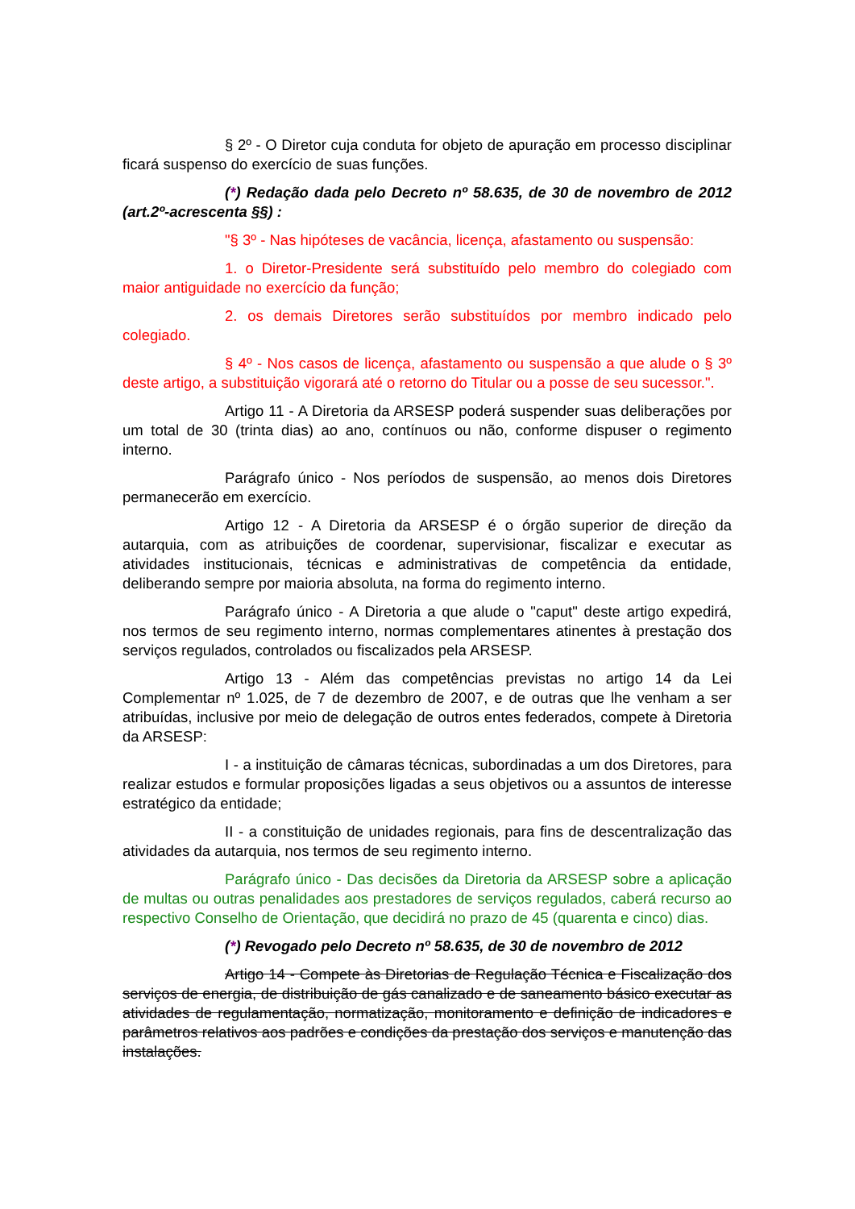§ 2º - O Diretor cuja conduta for objeto de apuração em processo disciplinar ficará suspenso do exercício de suas funções.
(*) Redação dada pelo Decreto nº 58.635, de 30 de novembro de 2012 (art.2º-acrescenta §§) :
"§ 3º - Nas hipóteses de vacância, licença, afastamento ou suspensão:
1. o Diretor-Presidente será substituído pelo membro do colegiado com maior antiguidade no exercício da função;
2. os demais Diretores serão substituídos por membro indicado pelo colegiado.
§ 4º - Nos casos de licença, afastamento ou suspensão a que alude o § 3º deste artigo, a substituição vigorará até o retorno do Titular ou a posse de seu sucessor.".
Artigo 11 - A Diretoria da ARSESP poderá suspender suas deliberações por um total de 30 (trinta dias) ao ano, contínuos ou não, conforme dispuser o regimento interno.
Parágrafo único - Nos períodos de suspensão, ao menos dois Diretores permanecerão em exercício.
Artigo 12 - A Diretoria da ARSESP é o órgão superior de direção da autarquia, com as atribuições de coordenar, supervisionar, fiscalizar e executar as atividades institucionais, técnicas e administrativas de competência da entidade, deliberando sempre por maioria absoluta, na forma do regimento interno.
Parágrafo único - A Diretoria a que alude o "caput" deste artigo expedirá, nos termos de seu regimento interno, normas complementares atinentes à prestação dos serviços regulados, controlados ou fiscalizados pela ARSESP.
Artigo 13 - Além das competências previstas no artigo 14 da Lei Complementar nº 1.025, de 7 de dezembro de 2007, e de outras que lhe venham a ser atribuídas, inclusive por meio de delegação de outros entes federados, compete à Diretoria da ARSESP:
I - a instituição de câmaras técnicas, subordinadas a um dos Diretores, para realizar estudos e formular proposições ligadas a seus objetivos ou a assuntos de interesse estratégico da entidade;
II - a constituição de unidades regionais, para fins de descentralização das atividades da autarquia, nos termos de seu regimento interno.
Parágrafo único - Das decisões da Diretoria da ARSESP sobre a aplicação de multas ou outras penalidades aos prestadores de serviços regulados, caberá recurso ao respectivo Conselho de Orientação, que decidirá no prazo de 45 (quarenta e cinco) dias.
(*) Revogado pelo Decreto nº 58.635, de 30 de novembro de 2012
Artigo 14 - Compete às Diretorias de Regulação Técnica e Fiscalização dos serviços de energia, de distribuição de gás canalizado e de saneamento básico executar as atividades de regulamentação, normatização, monitoramento e definição de indicadores e parâmetros relativos aos padrões e condições da prestação dos serviços e manutenção das instalações.